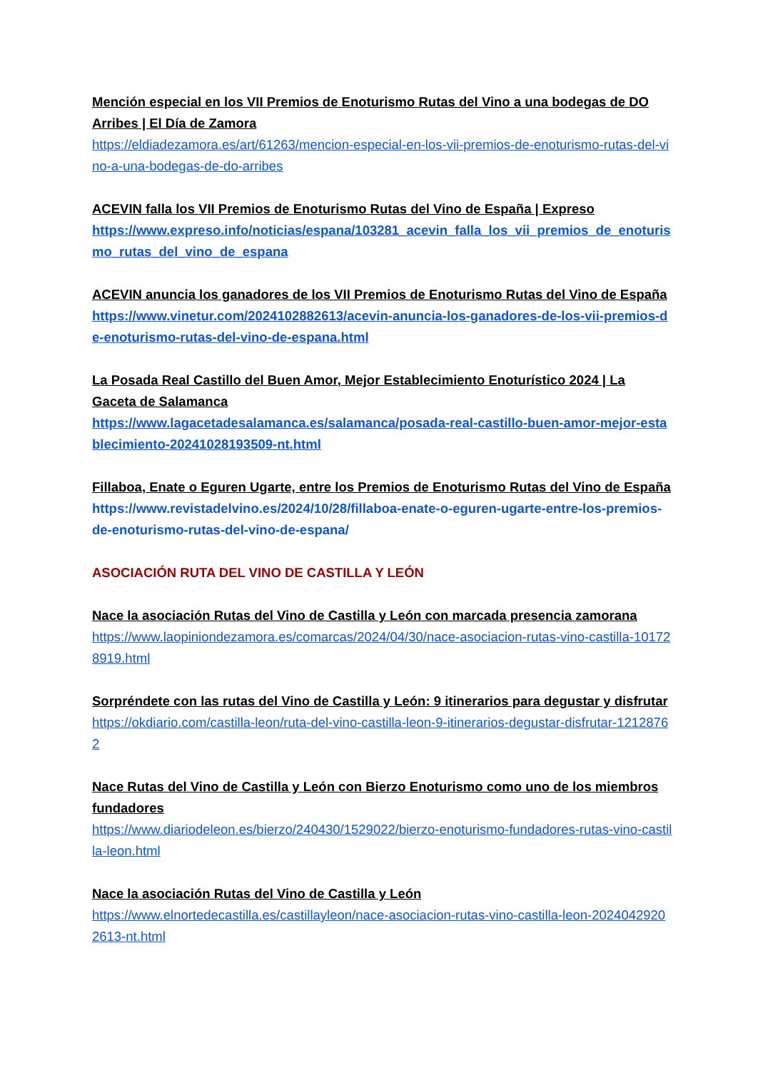Mención especial en los VII Premios de Enoturismo Rutas del Vino a una bodegas de DO Arribes | El Día de Zamora
https://eldiadezamora.es/art/61263/mencion-especial-en-los-vii-premios-de-enoturismo-rutas-del-vino-a-una-bodegas-de-do-arribes
ACEVIN falla los VII Premios de Enoturismo Rutas del Vino de España | Expreso
https://www.expreso.info/noticias/espana/103281_acevin_falla_los_vii_premios_de_enoturismo_rutas_del_vino_de_espana
ACEVIN anuncia los ganadores de los VII Premios de Enoturismo Rutas del Vino de España
https://www.vinetur.com/2024102882613/acevin-anuncia-los-ganadores-de-los-vii-premios-de-enoturismo-rutas-del-vino-de-espana.html
La Posada Real Castillo del Buen Amor, Mejor Establecimiento Enoturístico 2024 | La Gaceta de Salamanca
https://www.lagacetadesalamanca.es/salamanca/posada-real-castillo-buen-amor-mejor-establecimiento-20241028193509-nt.html
Fillaboa, Enate o Eguren Ugarte, entre los Premios de Enoturismo Rutas del Vino de España
https://www.revistadelvino.es/2024/10/28/fillaboa-enate-o-eguren-ugarte-entre-los-premios-de-enoturismo-rutas-del-vino-de-espana/
ASOCIACIÓN RUTA DEL VINO DE CASTILLA Y LEÓN
Nace la asociación Rutas del Vino de Castilla y León con marcada presencia zamorana
https://www.laopiniondezamora.es/comarcas/2024/04/30/nace-asociacion-rutas-vino-castilla-101728919.html
Sorpréndete con las rutas del Vino de Castilla y León: 9 itinerarios para degustar y disfrutar
https://okdiario.com/castilla-leon/ruta-del-vino-castilla-leon-9-itinerarios-degustar-disfrutar-12128762
Nace Rutas del Vino de Castilla y León con Bierzo Enoturismo como uno de los miembros fundadores
https://www.diariodeleon.es/bierzo/240430/1529022/bierzo-enoturismo-fundadores-rutas-vino-castilla-leon.html
Nace la asociación Rutas del Vino de Castilla y León
https://www.elnortedecastilla.es/castillayleon/nace-asociacion-rutas-vino-castilla-leon-20240429202613-nt.html